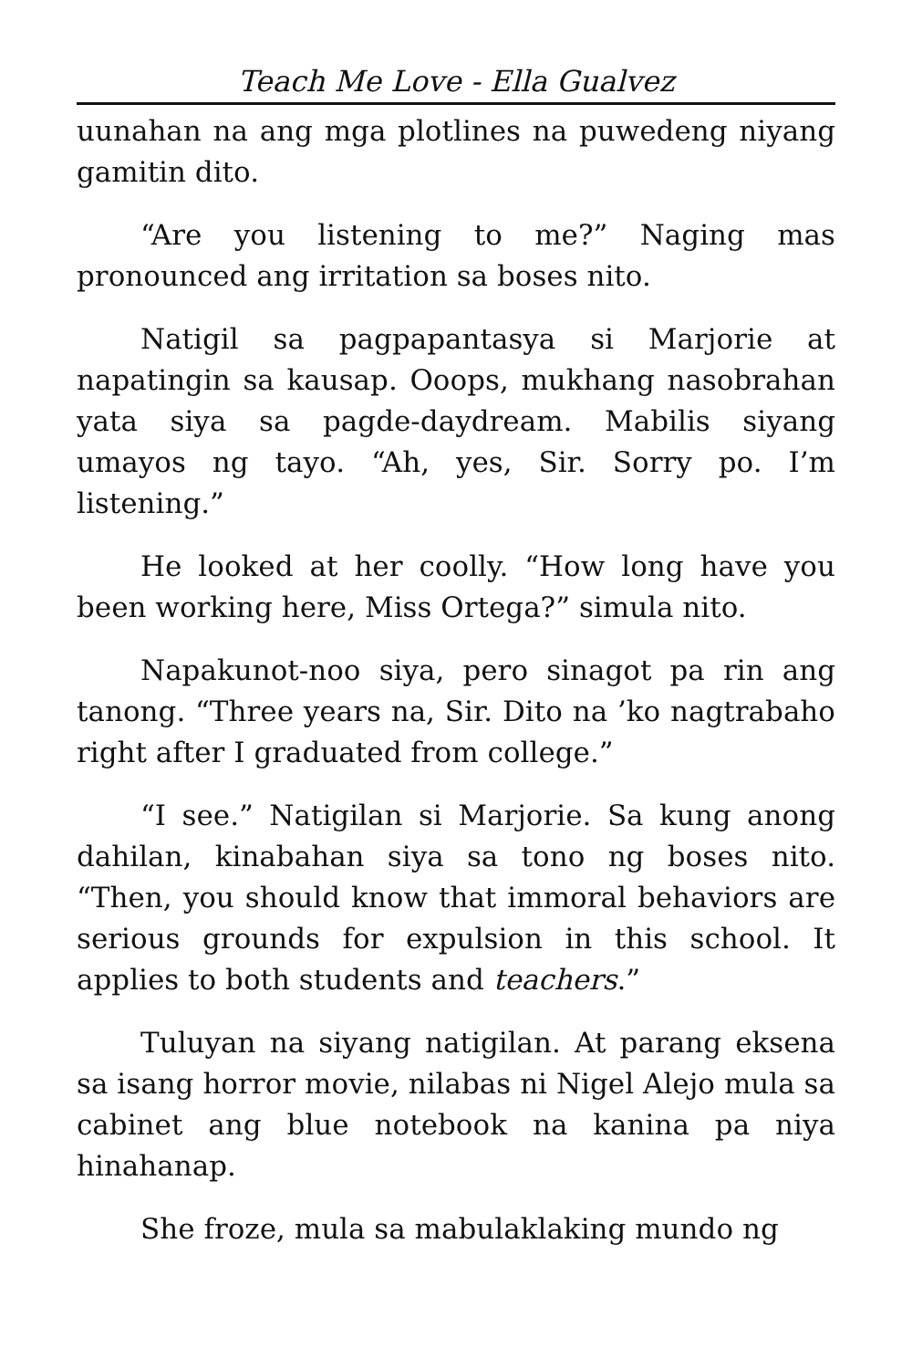Teach Me Love - Ella Gualvez
uunahan na ang mga plotlines na puwedeng niyang gamitin dito.
“Are you listening to me?” Naging mas pronounced ang irritation sa boses nito.
Natigil sa pagpapantasya si Marjorie at napatingin sa kausap. Ooops, mukhang nasobrahan yata siya sa pagde-daydream. Mabilis siyang umayos ng tayo. “Ah, yes, Sir. Sorry po. I’m listening.”
He looked at her coolly. “How long have you been working here, Miss Ortega?” simula nito.
Napakunot-noo siya, pero sinagot pa rin ang tanong. “Three years na, Sir. Dito na ’ko nagtrabaho right after I graduated from college.”
“I see.” Natigilan si Marjorie. Sa kung anong dahilan, kinabahan siya sa tono ng boses nito. “Then, you should know that immoral behaviors are serious grounds for expulsion in this school. It applies to both students and teachers.”
Tuluyan na siyang natigilan. At parang eksena sa isang horror movie, nilabas ni Nigel Alejo mula sa cabinet ang blue notebook na kanina pa niya hinahanap.
She froze, mula sa mabulaklaking mundo ng